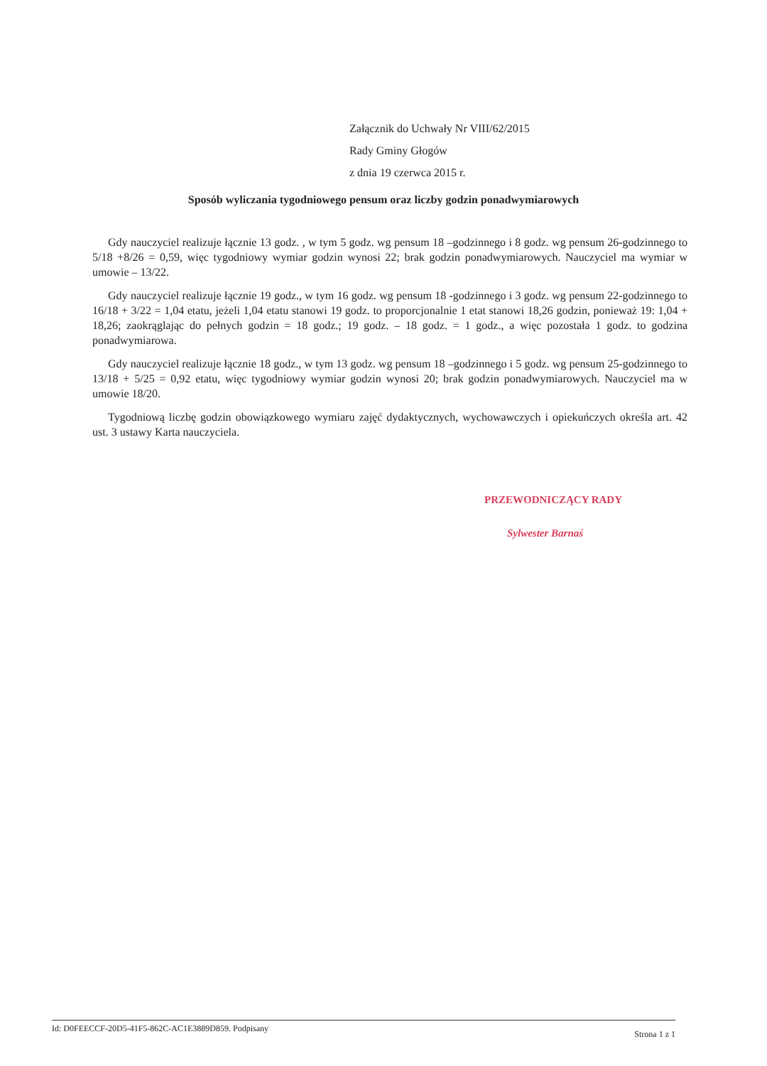Załącznik do Uchwały Nr VIII/62/2015
Rady Gminy Głogów
z dnia 19 czerwca 2015 r.
Sposób wyliczania tygodniowego pensum oraz liczby godzin ponadwymiarowych
Gdy nauczyciel realizuje łącznie 13 godz. , w tym 5 godz. wg pensum 18 –godzinnego i 8 godz. wg pensum 26-godzinnego to 5/18 +8/26 = 0,59, więc tygodniowy wymiar godzin wynosi 22; brak godzin ponadwymiarowych. Nauczyciel ma wymiar w umowie – 13/22.
Gdy nauczyciel realizuje łącznie 19 godz., w tym 16 godz. wg pensum 18 -godzinnego i 3 godz. wg pensum 22-godzinnego to 16/18 + 3/22 = 1,04 etatu, jeżeli 1,04 etatu stanowi 19 godz. to proporcjonalnie 1 etat stanowi 18,26 godzin, ponieważ 19: 1,04 + 18,26; zaokrąglając do pełnych godzin = 18 godz.; 19 godz. – 18 godz. = 1 godz., a więc pozostała 1 godz. to godzina ponadwymiarowa.
Gdy nauczyciel realizuje łącznie 18 godz., w tym 13 godz. wg pensum 18 –godzinnego i 5 godz. wg pensum 25-godzinnego to 13/18 + 5/25 = 0,92 etatu, więc tygodniowy wymiar godzin wynosi 20; brak godzin ponadwymiarowych. Nauczyciel ma w umowie 18/20.
Tygodniową liczbę godzin obowiązkowego wymiaru zajęć dydaktycznych, wychowawczych i opiekuńczych określa art. 42 ust. 3 ustawy Karta nauczyciela.
PRZEWODNICZĄCY RADY
Sylwester Barnaś
Id: D0FEECCF-20D5-41F5-862C-AC1E3889D859. Podpisany Strona 1 z 1